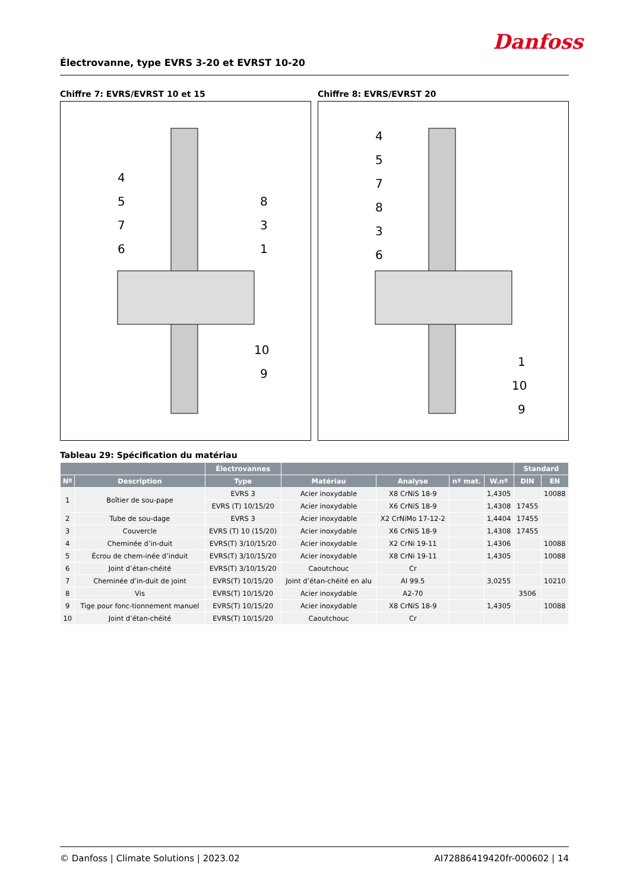Danfoss
Électrovanne, type EVRS 3-20 et EVRST 10-20
Chiffre 7: EVRS/EVRST 10 et 15
4
5
7
6
8
3
1
10
9
Chiffre 8: EVRS/EVRST 20
4
5
7
8
3
6
1
10
9
Tableau 29: Spécification du matériau
| | | Électrovannes | | | | | Standard | |
| --- | --- | --- | --- | --- | --- | --- | --- | --- |
| Nº | Description | Type | Matériau | Analyse | nº mat. | W.nº | DIN | EN |
| 1 | Boîtier de sou-pape | EVRS 3 | Acier inoxydable | X8 CrNiS 18-9 | | 1,4305 | | 10088 |
| | | EVRS (T) 10/15/20 | Acier inoxydable | X6 CrNiS 18-9 | | 1,4308 | 17455 | |
| 2 | Tube de sou-dage | EVRS 3 | Acier inoxydable | X2 CrNiMo 17-12-2 | | 1,4404 | 17455 | |
| 3 | Couvercle | EVRS (T) 10 (15/20) | Acier inoxydable | X6 CrNiS 18-9 | | 1,4308 | 17455 | |
| 4 | Cheminée d’in-duit | EVRS(T) 3/10/15/20 | Acier inoxydable | X2 CrNi 19-11 | | 1,4306 | | 10088 |
| 5 | Écrou de chem-inée d’induit | EVRS(T) 3/10/15/20 | Acier inoxydable | X8 CrNi 19-11 | | 1,4305 | | 10088 |
| 6 | Joint d’étan-chéité | EVRS(T) 3/10/15/20 | Caoutchouc | Cr | | | | |
| 7 | Cheminée d’in-duit de joint | EVRS(T) 10/15/20 | Joint d’étan-chéité en alu | Al 99.5 | | 3,0255 | | 10210 |
| 8 | Vis | EVRS(T) 10/15/20 | Acier inoxydable | A2-70 | | | 3506 | |
| 9 | Tige pour fonc-tionnement manuel | EVRS(T) 10/15/20 | Acier inoxydable | X8 CrNiS 18-9 | | 1,4305 | | 10088 |
| 10 | Joint d’étan-chéité | EVRS(T) 10/15/20 | Caoutchouc | Cr | | | | |
© Danfoss | Climate Solutions | 2023.02 AI72886419420fr-000602 | 14